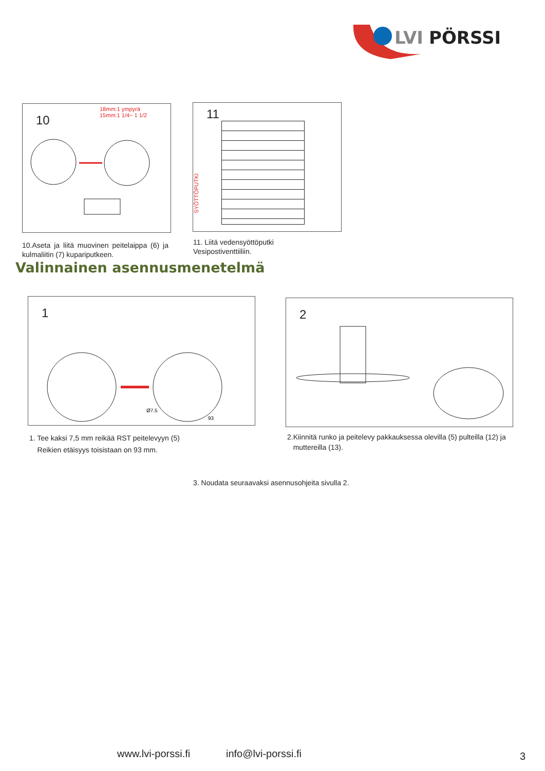LVI
PÖRSSI
10
18mm:1 ympyrä
15mm:1 1/4~ 1 1/2
10.Aseta ja liitä muovinen peitelaippa (6) ja kulmaliitin (7) kupariputkeen.
11
SYÖTTÖPUTKI
11. Liitä vedensyöttöputki
Vesipostiventtiiliin.
Valinnainen asennusmenetelmä
1
Ø7.5
93
1. Tee kaksi 7,5 mm reikää RST peitelevyyn (5)
Reikien etäisyys toisistaan on 93 mm.
2
2.Kiinnitä runko ja peitelevy pakkauksessa olevilla (5) pulteilla (12) ja
muttereilla (13).
3. Noudata seuraavaksi asennusohjeita sivulla 2.
www.lvi-porssi.fi info@lvi-porssi.fi 3